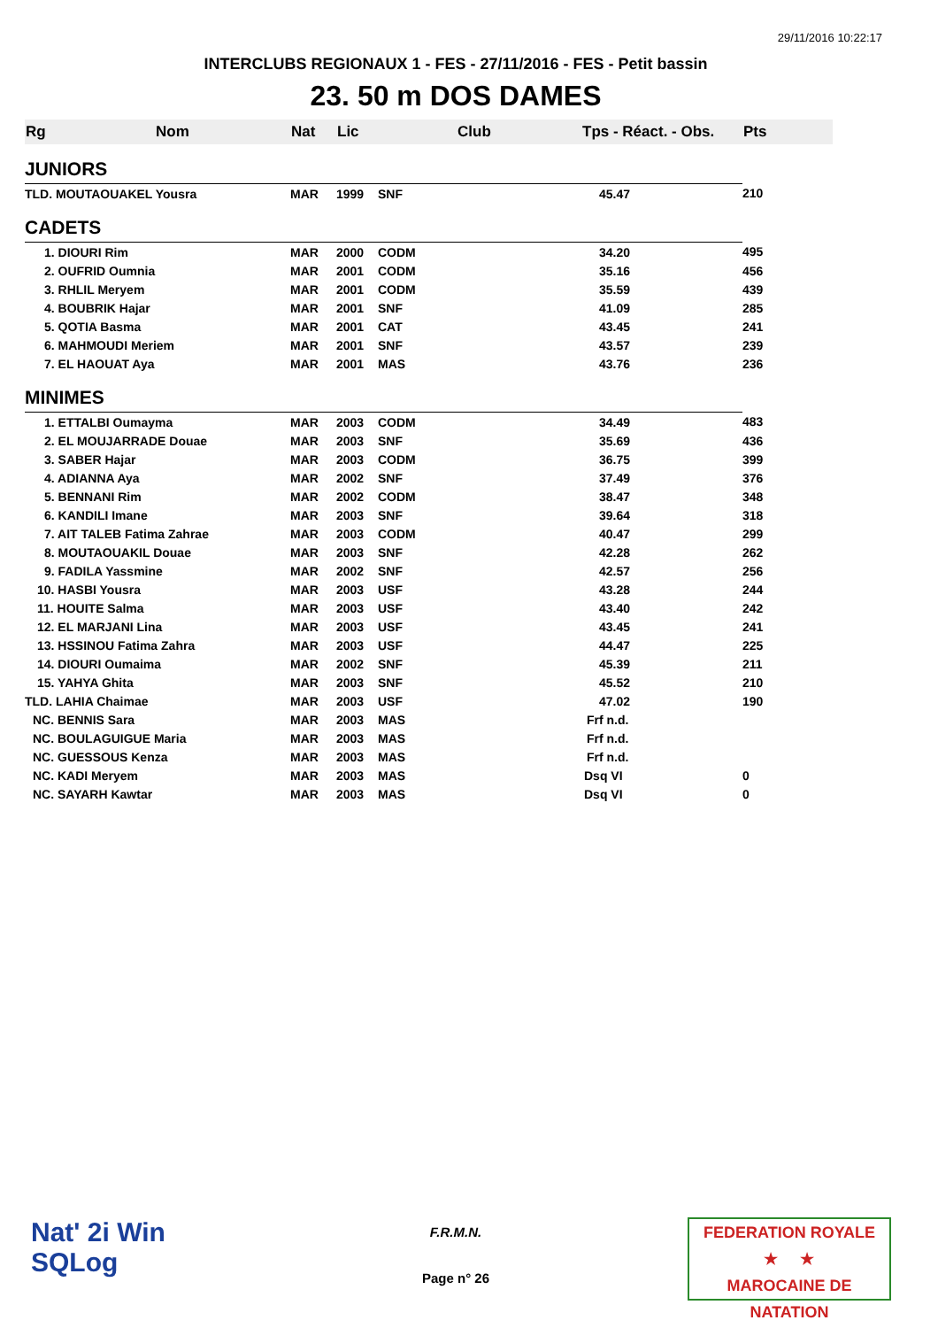29/11/2016 10:22:17
INTERCLUBS REGIONAUX 1 - FES - 27/11/2016 - FES - Petit bassin
23. 50 m DOS DAMES
| Rg | Nom | Nat | Lic | Club | Tps - Réact. - Obs. | Pts |
| --- | --- | --- | --- | --- | --- | --- |
| JUNIORS | | | | | | |
| TLD. MOUTAOUAKEL Yousra | | MAR | 1999 | SNF | 45.47 | 210 |
| CADETS | | | | | | |
| 1. DIOURI Rim | | MAR | 2000 | CODM | 34.20 | 495 |
| 2. OUFRID Oumnia | | MAR | 2001 | CODM | 35.16 | 456 |
| 3. RHLIL Meryem | | MAR | 2001 | CODM | 35.59 | 439 |
| 4. BOUBRIK Hajar | | MAR | 2001 | SNF | 41.09 | 285 |
| 5. QOTIA Basma | | MAR | 2001 | CAT | 43.45 | 241 |
| 6. MAHMOUDI Meriem | | MAR | 2001 | SNF | 43.57 | 239 |
| 7. EL HAOUAT Aya | | MAR | 2001 | MAS | 43.76 | 236 |
| MINIMES | | | | | | |
| 1. ETTALBI Oumayma | | MAR | 2003 | CODM | 34.49 | 483 |
| 2. EL MOUJARRADE Douae | | MAR | 2003 | SNF | 35.69 | 436 |
| 3. SABER Hajar | | MAR | 2003 | CODM | 36.75 | 399 |
| 4. ADIANNA Aya | | MAR | 2002 | SNF | 37.49 | 376 |
| 5. BENNANI Rim | | MAR | 2002 | CODM | 38.47 | 348 |
| 6. KANDILI Imane | | MAR | 2003 | SNF | 39.64 | 318 |
| 7. AIT TALEB Fatima Zahrae | | MAR | 2003 | CODM | 40.47 | 299 |
| 8. MOUTAOUAKIL Douae | | MAR | 2003 | SNF | 42.28 | 262 |
| 9. FADILA Yassmine | | MAR | 2002 | SNF | 42.57 | 256 |
| 10. HASBI Yousra | | MAR | 2003 | USF | 43.28 | 244 |
| 11. HOUITE Salma | | MAR | 2003 | USF | 43.40 | 242 |
| 12. EL MARJANI Lina | | MAR | 2003 | USF | 43.45 | 241 |
| 13. HSSINOU Fatima Zahra | | MAR | 2003 | USF | 44.47 | 225 |
| 14. DIOURI Oumaima | | MAR | 2002 | SNF | 45.39 | 211 |
| 15. YAHYA Ghita | | MAR | 2003 | SNF | 45.52 | 210 |
| TLD. LAHIA Chaimae | | MAR | 2003 | USF | 47.02 | 190 |
| NC. BENNIS Sara | | MAR | 2003 | MAS | Frf n.d. | |
| NC. BOULAGUIGUE Maria | | MAR | 2003 | MAS | Frf n.d. | |
| NC. GUESSOUS Kenza | | MAR | 2003 | MAS | Frf n.d. | |
| NC. KADI Meryem | | MAR | 2003 | MAS | Dsq VI | 0 |
| NC. SAYARH Kawtar | | MAR | 2003 | MAS | Dsq VI | 0 |
Nat' 2i Win
SQLog
F.R.M.N.
Page n° 26
FEDERATION ROYALE
★ ★
MAROCAINE DE NATATION